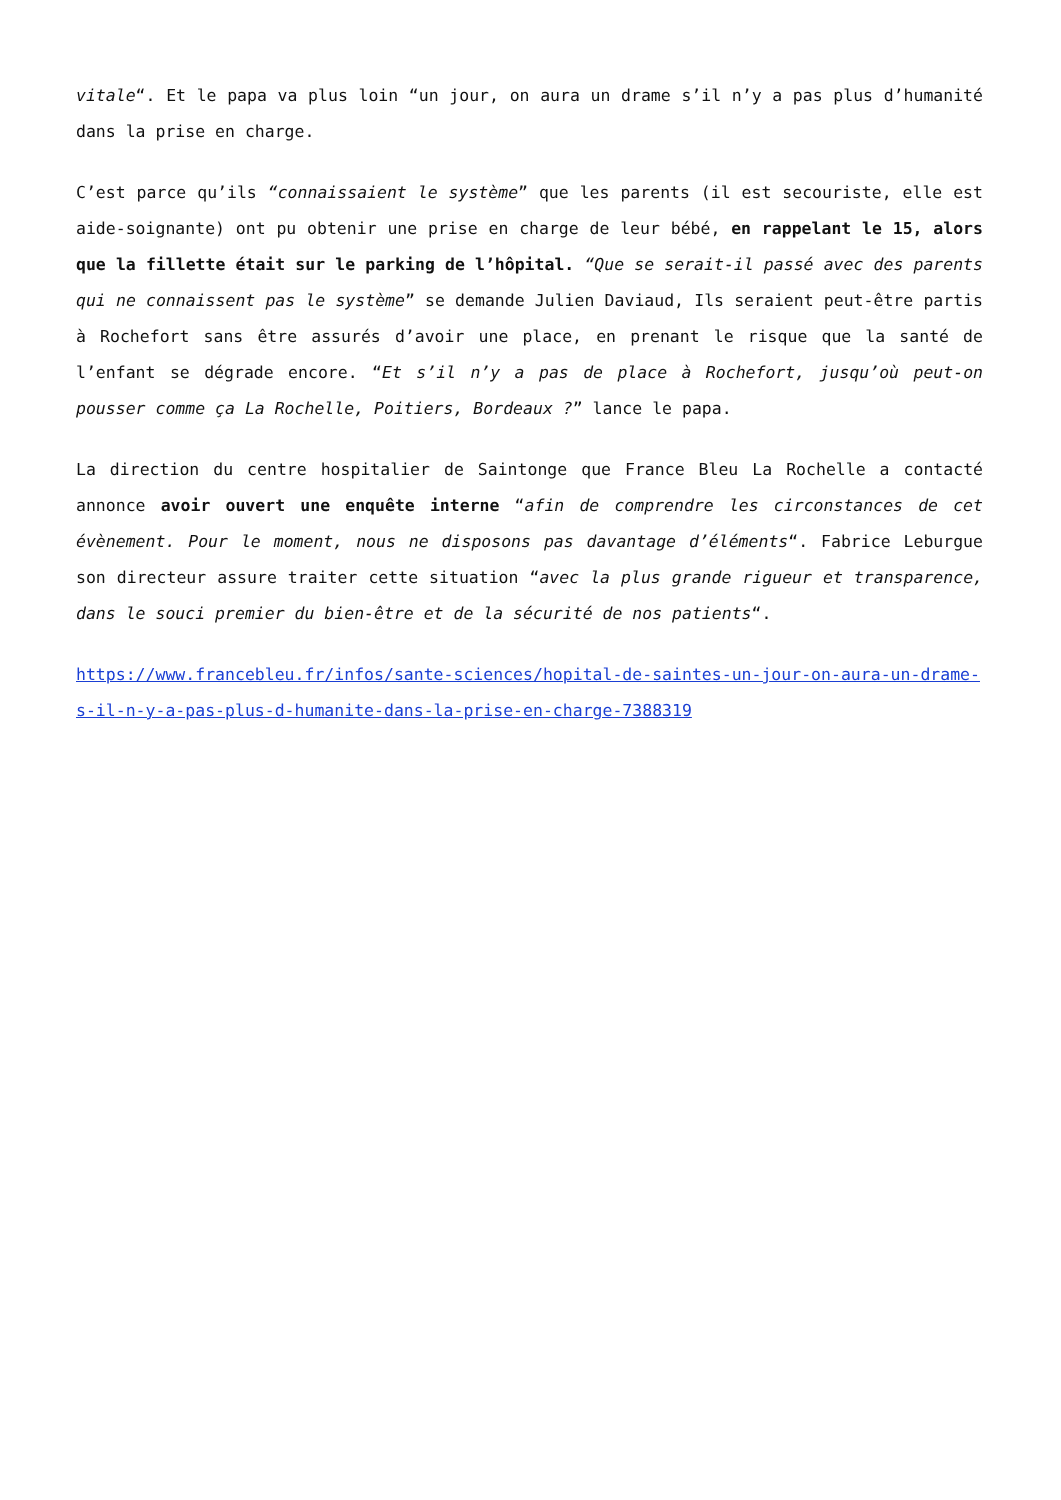vitale“. Et le papa va plus loin “un jour, on aura un drame s’il n’y a pas plus d’humanité dans la prise en charge.
C’est parce qu’ils “connaissaient le système” que les parents (il est secouriste, elle est aide-soignante) ont pu obtenir une prise en charge de leur bébé, en rappelant le 15, alors que la fillette était sur le parking de l’hôpital. “Que se serait-il passé avec des parents qui ne connaissent pas le système” se demande Julien Daviaud, Ils seraient peut-être partis à Rochefort sans être assurés d’avoir une place, en prenant le risque que la santé de l’enfant se dégrade encore. “Et s’il n’y a pas de place à Rochefort, jusqu’où peut-on pousser comme ça La Rochelle, Poitiers, Bordeaux ?” lance le papa.
La direction du centre hospitalier de Saintonge que France Bleu La Rochelle a contacté annonce avoir ouvert une enquête interne “afin de comprendre les circonstances de cet évènement. Pour le moment, nous ne disposons pas davantage d’éléments“. Fabrice Leburgue son directeur assure traiter cette situation “avec la plus grande rigueur et transparence, dans le souci premier du bien-être et de la sécurité de nos patients“.
https://www.francebleu.fr/infos/sante-sciences/hopital-de-saintes-un-jour-on-aura-un-drame-s-il-n-y-a-pas-plus-d-humanite-dans-la-prise-en-charge-7388319